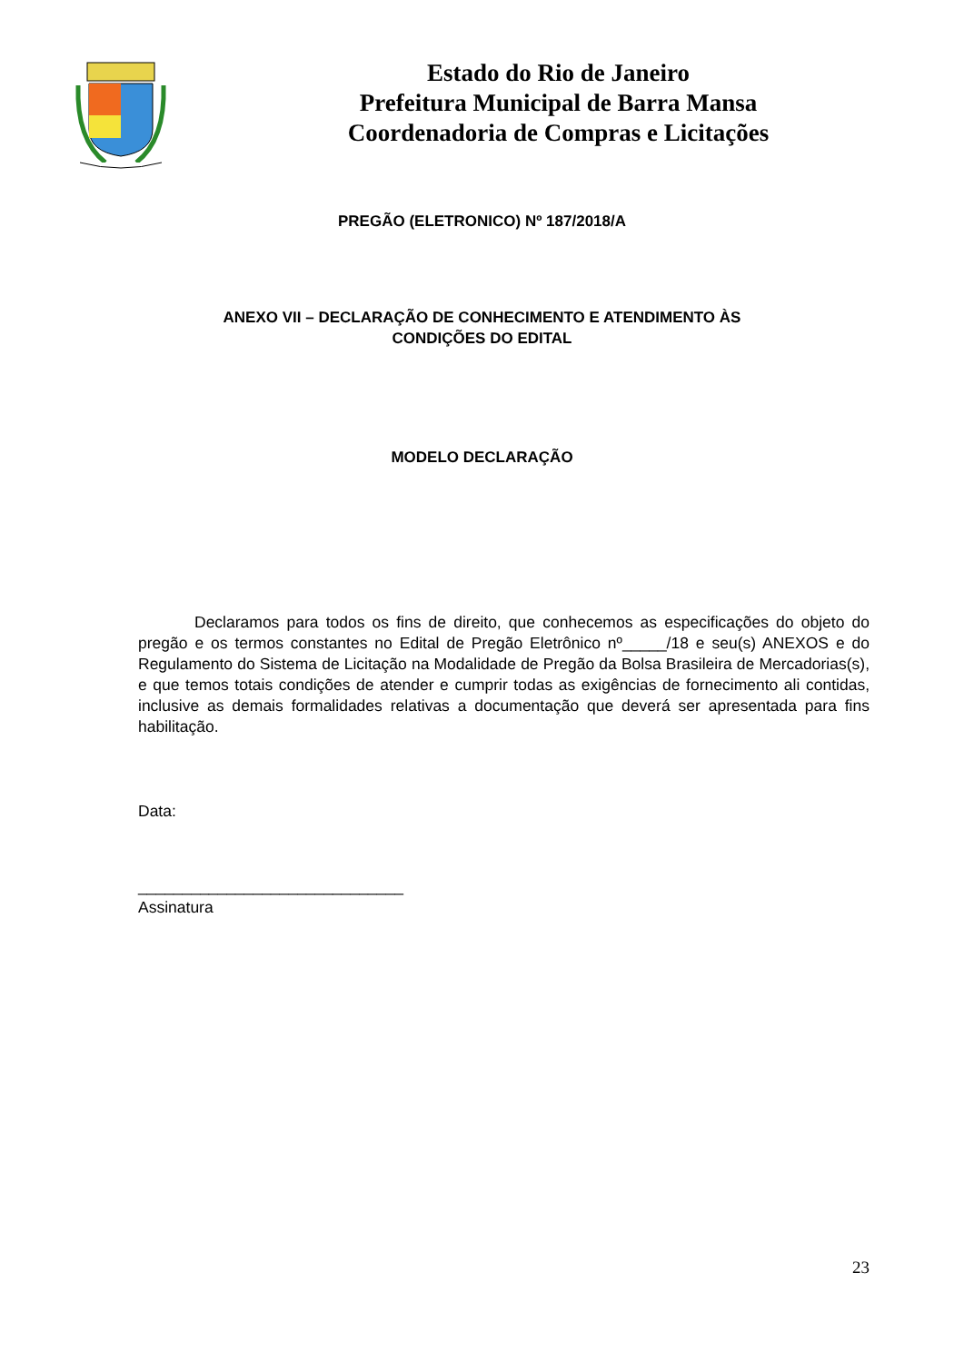Estado do Rio de Janeiro
Prefeitura Municipal de Barra Mansa
Coordenadoria de Compras e Licitações
PREGÃO (ELETRONICO) Nº 187/2018/A
ANEXO VII – DECLARAÇÃO DE CONHECIMENTO E ATENDIMENTO ÀS
CONDIÇÕES DO EDITAL
MODELO DECLARAÇÃO
Declaramos para todos os fins de direito, que conhecemos as especificações do objeto do pregão e os termos constantes no Edital de Pregão Eletrônico nº_____/18 e seu(s) ANEXOS e do Regulamento do Sistema de Licitação na Modalidade de Pregão da Bolsa Brasileira de Mercadorias(s), e que temos totais condições de atender e cumprir todas as exigências de fornecimento ali contidas, inclusive as demais formalidades relativas a documentação que deverá ser apresentada para fins habilitação.
Data:
______________________________
Assinatura
23